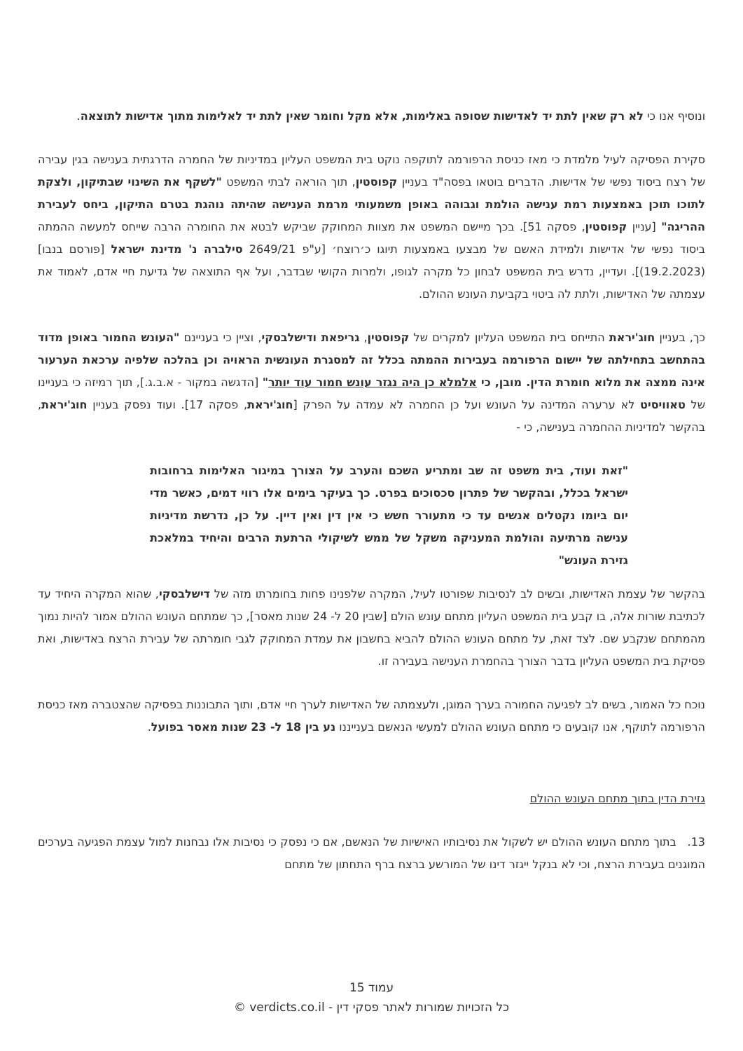ונוסיף אנו כי לא רק שאין לתת יד לאדישות שסופה באלימות, אלא מקל וחומר שאין לתת יד לאלימות מתוך אדישות לתוצאה.
סקירת הפסיקה לעיל מלמדת כי מאז כניסת הרפורמה לתוקפה נוקט בית המשפט העליון במדיניות של החמרה הדרגתית בענישה בגין עבירה של רצח ביסוד נפשי של אדישות. הדברים בוטאו בפסה"ד בעניין קפוסטין, תוך הוראה לבתי המשפט "לשקף את השינוי שבתיקון, ולצקת לתוכו תוכן באמצעות רמת ענישה הולמת וגבוהה באופן משמעותי מרמת הענישה שהיתה נוהגת בטרם התיקון, ביחס לעבירת ההריגה" [עניין קפוסטין, פסקה 51]. בכך מיישם המשפט את מצוות המחוקק שביקש לבטא את החומרה הרבה שייחס למעשה ההמתה ביסוד נפשי של אדישות ולמידת האשם של מבצעו באמצעות תיוגו כ׳רוצח׳ [ע"פ 2649/21 סילברה נ' מדינת ישראל [פורסם בנבו] (19.2.2023)]. ועדיין, נדרש בית המשפט לבחון כל מקרה לגופו, ולמרות הקושי שבדבר, ועל אף התוצאה של גדיעת חיי אדם, לאמוד את עצמתה של האדישות, ולתת לה ביטוי בקביעת העונש ההולם.
כך, בעניין חוג'יראת התייחס בית המשפט העליון למקרים של קפוסטין, גריפאת ודישלבסקי, וציין כי בעניינם "העונש החמור באופן מדוד בהתחשב בתחילתה של יישום הרפורמה בעבירות ההמתה בכלל זה למסגרת העונשית הראויה וכן בהלכה שלפיה ערכאת הערעור אינה ממצה את מלוא חומרת הדין. מובן, כי אלמלא כן היה נגזר עונש חמור עוד יותר" [הדגשה במקור - א.ב.ג.], תוך רמיזה כי בעניינו של טאוויסיט לא ערערה המדינה על העונש ועל כן החמרה לא עמדה על הפרק [חוג'יראת, פסקה 17]. ועוד נפסק בעניין חוג'יראת, בהקשר למדיניות ההחמרה בענישה, כי -
"זאת ועוד, בית משפט זה שב ומתריע השכם והערב על הצורך במיגור האלימות ברחובות ישראל בכלל, ובהקשר של פתרון סכסוכים בפרט. כך בעיקר בימים אלו רווי דמים, כאשר מדי יום ביומו נקטלים אנשים עד כי מתעורר חשש כי אין דין ואין דיין. על כן, נדרשת מדיניות ענישה מרתיעה והולמת המעניקה משקל של ממש לשיקולי הרתעת הרבים והיחיד במלאכת גזירת העונש"
בהקשר של עצמת האדישות, ובשים לב לנסיבות שפורטו לעיל, המקרה שלפנינו פחות בחומרתו מזה של דישלבסקי, שהוא המקרה היחיד עד לכתיבת שורות אלה, בו קבע בית המשפט העליון מתחם עונש הולם [שבין 20 ל- 24 שנות מאסר], כך שמתחם העונש ההולם אמור להיות נמוך מהמתחם שנקבע שם. לצד זאת, על מתחם העונש ההולם להביא בחשבון את עמדת המחוקק לגבי חומרתה של עבירת הרצח באדישות, ואת פסיקת בית המשפט העליון בדבר הצורך בהחמרת הענישה בעבירה זו.
נוכח כל האמור, בשים לב לפגיעה החמורה בערך המוגן, ולעצמתה של האדישות לערך חיי אדם, ותוך התבוננות בפסיקה שהצטברה מאז כניסת הרפורמה לתוקף, אנו קובעים כי מתחם העונש ההולם למעשי הנאשם בענייננו נע בין 18 ל- 23 שנות מאסר בפועל.
גזירת הדין בתוך מתחם העונש ההולם
13. בתוך מתחם העונש ההולם יש לשקול את נסיבותיו האישיות של הנאשם, אם כי נפסק כי נסיבות אלו נבחנות למול עצמת הפגיעה בערכים המוגנים בעבירת הרצח, וכי לא בנקל ייגזר דינו של המורשע ברצח ברף התחתון של מתחם
עמוד 15
כל הזכויות שמורות לאתר פסקי דין - verdicts.co.il ©